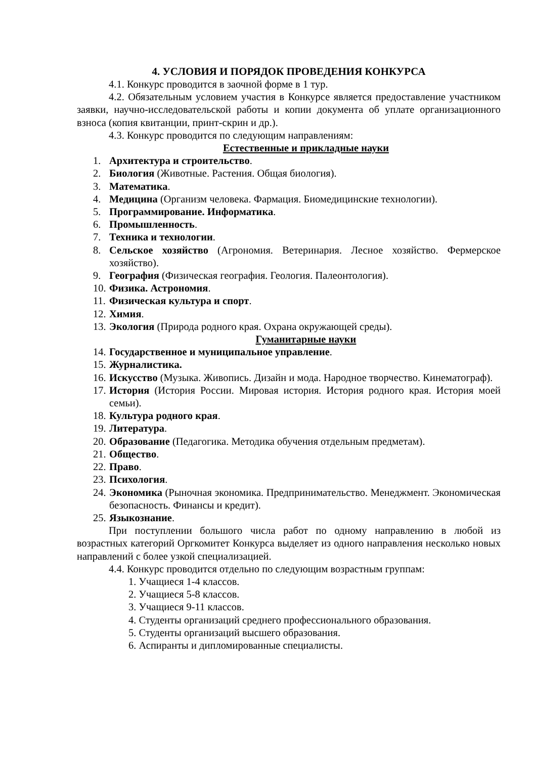4. УСЛОВИЯ И ПОРЯДОК ПРОВЕДЕНИЯ КОНКУРСА
4.1. Конкурс проводится в заочной форме в 1 тур.
4.2. Обязательным условием участия в Конкурсе является предоставление участником заявки, научно-исследовательской работы и копии документа об уплате организационного взноса (копия квитанции, принт-скрин и др.).
4.3. Конкурс проводится по следующим направлениям:
Естественные и прикладные науки
1. Архитектура и строительство.
2. Биология (Животные. Растения. Общая биология).
3. Математика.
4. Медицина (Организм человека. Фармация. Биомедицинские технологии).
5. Программирование. Информатика.
6. Промышленность.
7. Техника и технологии.
8. Сельское хозяйство (Агрономия. Ветеринария. Лесное хозяйство. Фермерское хозяйство).
9. География (Физическая география. Геология. Палеонтология).
10. Физика. Астрономия.
11. Физическая культура и спорт.
12. Химия.
13. Экология (Природа родного края. Охрана окружающей среды).
Гуманитарные науки
14. Государственное и муниципальное управление.
15. Журналистика.
16. Искусство (Музыка. Живопись. Дизайн и мода. Народное творчество. Кинематограф).
17. История (История России. Мировая история. История родного края. История моей семьи).
18. Культура родного края.
19. Литература.
20. Образование (Педагогика. Методика обучения отдельным предметам).
21. Общество.
22. Право.
23. Психология.
24. Экономика (Рыночная экономика. Предпринимательство. Менеджмент. Экономическая безопасность. Финансы и кредит).
25. Языкознание.
При поступлении большого числа работ по одному направлению в любой из возрастных категорий Оргкомитет Конкурса выделяет из одного направления несколько новых направлений с более узкой специализацией.
4.4. Конкурс проводится отдельно по следующим возрастным группам:
1. Учащиеся 1-4 классов.
2. Учащиеся 5-8 классов.
3. Учащиеся 9-11 классов.
4. Студенты организаций среднего профессионального образования.
5. Студенты организаций высшего образования.
6. Аспиранты и дипломированные специалисты.